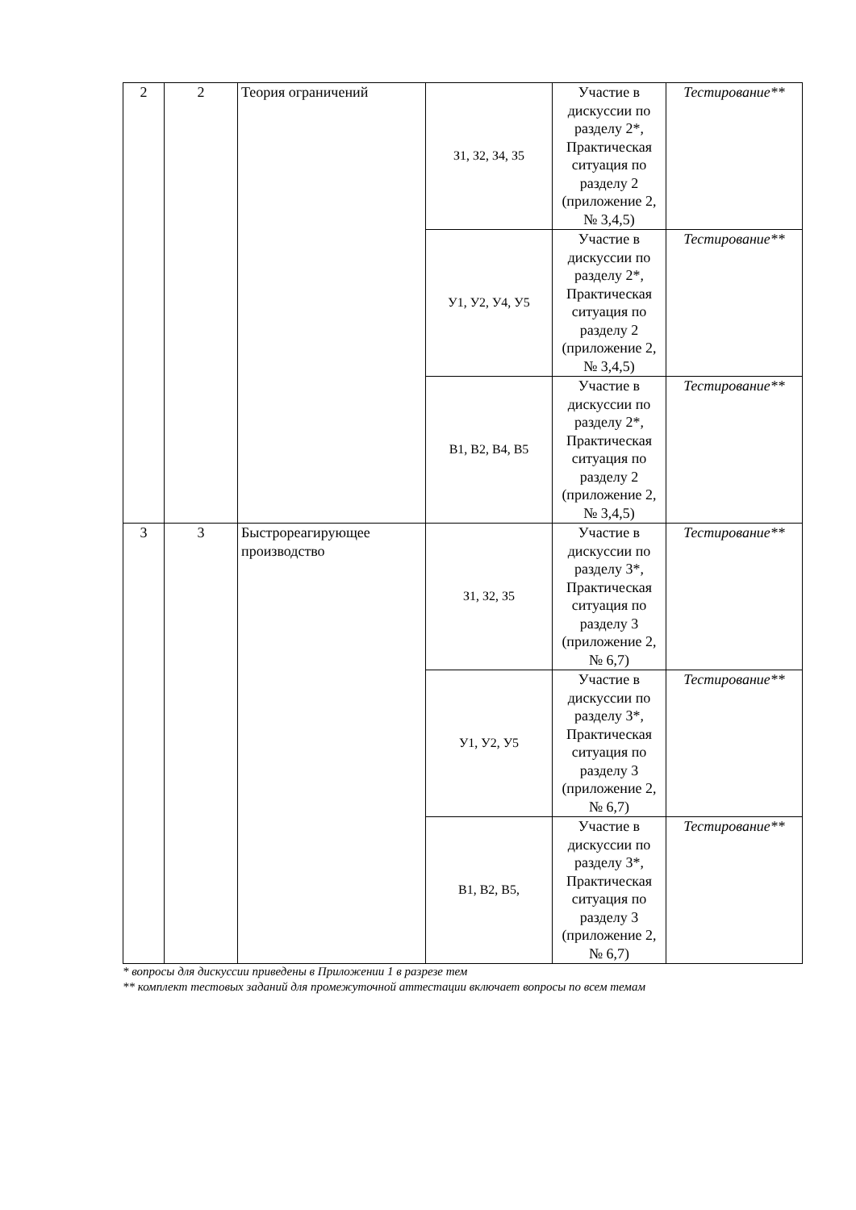| 2 | 2 | Теория ограничений | З1, З2, З4, З5 | Участие в дискуссии по разделу 2*, Практическая ситуация по разделу 2 (приложение 2, № 3,4,5) | Тестирование** |
| | | | У1, У2, У4, У5 | Участие в дискуссии по разделу 2*, Практическая ситуация по разделу 2 (приложение 2, № 3,4,5) | Тестирование** |
| | | | В1, В2, В4, В5 | Участие в дискуссии по разделу 2*, Практическая ситуация по разделу 2 (приложение 2, № 3,4,5) | Тестирование** |
| 3 | 3 | Быстрореагирующее производство | З1, З2, З5 | Участие в дискуссии по разделу 3*, Практическая ситуация по разделу 3 (приложение 2, № 6,7) | Тестирование** |
| | | | У1, У2, У5 | Участие в дискуссии по разделу 3*, Практическая ситуация по разделу 3 (приложение 2, № 6,7) | Тестирование** |
| | | | В1, В2, В5, | Участие в дискуссии по разделу 3*, Практическая ситуация по разделу 3 (приложение 2, № 6,7) | Тестирование** |
* вопросы для дискуссии приведены в Приложении 1 в разрезе тем
** комплект тестовых заданий для промежуточной аттестации включает вопросы по всем темам